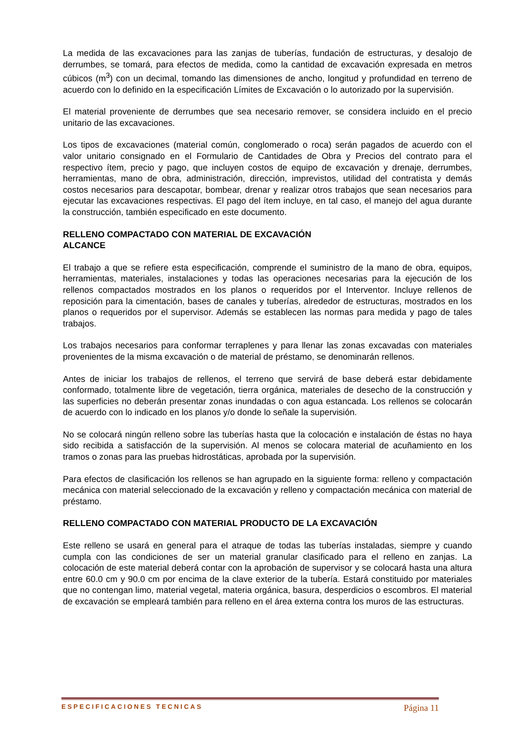La medida de las excavaciones para las zanjas de tuberías, fundación de estructuras, y desalojo de derrumbes, se tomará, para efectos de medida, como la cantidad de excavación expresada en metros cúbicos (m<sup>3</sup>) con un decimal, tomando las dimensiones de ancho, longitud y profundidad en terreno de acuerdo con lo definido en la especificación Límites de Excavación o lo autorizado por la supervisión.
El material proveniente de derrumbes que sea necesario remover, se considera incluido en el precio unitario de las excavaciones.
Los tipos de excavaciones (material común, conglomerado o roca) serán pagados de acuerdo con el valor unitario consignado en el Formulario de Cantidades de Obra y Precios del contrato para el respectivo ítem, precio y pago, que incluyen costos de equipo de excavación y drenaje, derrumbes, herramientas, mano de obra, administración, dirección, imprevistos, utilidad del contratista y demás costos necesarios para descapotar, bombear, drenar y realizar otros trabajos que sean necesarios para ejecutar las excavaciones respectivas. El pago del ítem incluye, en tal caso, el manejo del agua durante la construcción, también especificado en este documento.
RELLENO COMPACTADO CON MATERIAL DE EXCAVACIÓN
ALCANCE
El trabajo a que se refiere esta especificación, comprende el suministro de la mano de obra, equipos, herramientas, materiales, instalaciones y todas las operaciones necesarias para la ejecución de los rellenos compactados mostrados en los planos o requeridos por el Interventor. Incluye rellenos de reposición para la cimentación, bases de canales y tuberías, alrededor de estructuras, mostrados en los planos o requeridos por el supervisor. Además se establecen las normas para medida y pago de tales trabajos.
Los trabajos necesarios para conformar terraplenes y para llenar las zonas excavadas con materiales provenientes de la misma excavación o de material de préstamo, se denominarán rellenos.
Antes de iniciar los trabajos de rellenos, el terreno que servirá de base deberá estar debidamente conformado, totalmente libre de vegetación, tierra orgánica, materiales de desecho de la construcción y las superficies no deberán presentar zonas inundadas o con agua estancada. Los rellenos se colocarán de acuerdo con lo indicado en los planos y/o donde lo señale la supervisión.
No se colocará ningún relleno sobre las tuberías hasta que la colocación e instalación de éstas no haya sido recibida a satisfacción de la supervisión. Al menos se colocara material de acuñamiento en los tramos o zonas para las pruebas hidrostáticas, aprobada por la supervisión.
Para efectos de clasificación los rellenos se han agrupado en la siguiente forma: relleno y compactación mecánica con material seleccionado de la excavación y relleno y compactación mecánica con material de préstamo.
RELLENO COMPACTADO CON MATERIAL PRODUCTO DE LA EXCAVACIÓN
Este relleno se usará en general para el atraque de todas las tuberías instaladas, siempre y cuando cumpla con las condiciones de ser un material granular clasificado para el relleno en zanjas. La colocación de este material deberá contar con la aprobación de supervisor y se colocará hasta una altura entre 60.0 cm y 90.0 cm por encima de la clave exterior de la tubería. Estará constituido por materiales que no contengan limo, material vegetal, materia orgánica, basura, desperdicios o escombros. El material de excavación se empleará también para relleno en el área externa contra los muros de las estructuras.
ESPECIFICACIONES TECNICAS Página 11